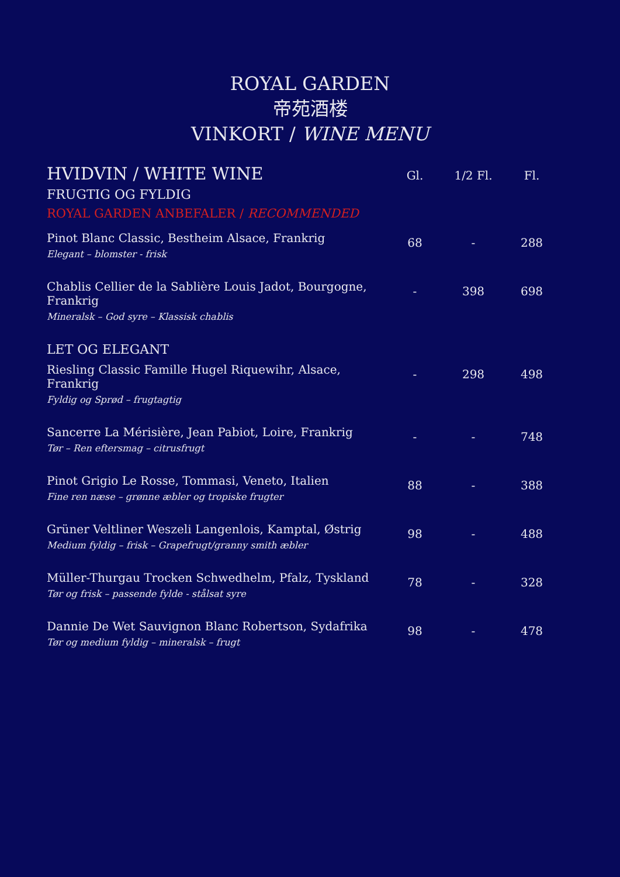ROYAL GARDEN
帝苑酒楼
VINKORT / WINE MENU
| HVIDVIN / WHITE WINE | Gl. | 1/2 Fl. | Fl. |
| FRUGTIG OG FYLDIG | | | |
| ROYAL GARDEN ANBEFALER / RECOMMENDED | | | |
| Pinot Blanc Classic, Bestheim Alsace, Frankrig Elegant – blomster - frisk | 68 | - | 288 |
| Chablis Cellier de la Sablière Louis Jadot, Bourgogne, Frankrig Mineralsk – God syre – Klassisk chablis | - | 398 | 698 |
| LET OG ELEGANT | | | |
| Riesling Classic Famille Hugel Riquewihr, Alsace, Frankrig Fyldig og Sprød – frugtagtig | - | 298 | 498 |
| Sancerre La Mérisière, Jean Pabiot, Loire, Frankrig Tør – Ren eftersmag – citrusfrugt | - | - | 748 |
| Pinot Grigio Le Rosse, Tommasi, Veneto, Italien Fine ren næse – grønne æbler og tropiske frugter | 88 | - | 388 |
| Grüner Veltliner Weszeli Langenlois, Kamptal, Østrig Medium fyldig – frisk – Grapefrugt/granny smith æbler | 98 | - | 488 |
| Müller-Thurgau Trocken Schwedhelm, Pfalz, Tyskland Tør og frisk – passende fylde - stålsat syre | 78 | - | 328 |
| Dannie De Wet Sauvignon Blanc Robertson, Sydafrika Tør og medium fyldig – mineralsk – frugt | 98 | - | 478 |